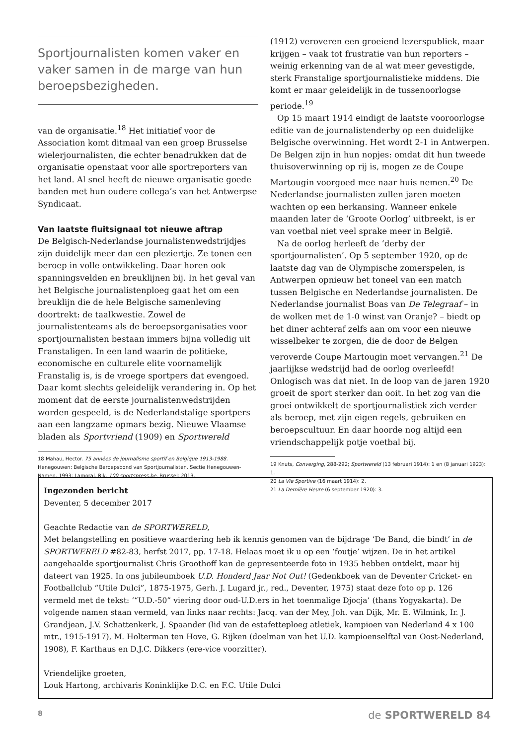Sportjournalisten komen vaker en vaker samen in de marge van hun beroepsbezigheden.
van de organisatie.<sup>18</sup> Het initiatief voor de Association komt ditmaal van een groep Brusselse wielerjournalisten, die echter benadrukken dat de organisatie openstaat voor alle sportreporters van het land. Al snel heeft de nieuwe organisatie goede banden met hun oudere collega’s van het Antwerpse Syndicaat.
Van laatste fluitsignaal tot nieuwe aftrap
De Belgisch-Nederlandse journalistenwedstrijdjes zijn duidelijk meer dan een pleziertje. Ze tonen een beroep in volle ontwikkeling. Daar horen ook spanningsvelden en breuklijnen bij. In het geval van het Belgische journalistenploeg gaat het om een breuklijn die de hele Belgische samenleving doortrekt: de taalkwestie. Zowel de journalistenteams als de beroepsorganisaties voor sportjournalisten bestaan immers bijna volledig uit Franstaligen. In een land waarin de politieke, economische en culturele elite voornamelijk Franstalig is, is de vroege sportpers dat evengoed. Daar komt slechts geleidelijk verandering in. Op het moment dat de eerste journalistenwedstrijden worden gespeeld, is de Nederlandstalige sportpers aan een langzame opmars bezig. Nieuwe Vlaamse bladen als Sportvriend (1909) en Sportwereld
18 Mahau, Hector. 75 années de journalisme sportif en Belgique 1913-1988. Henegouwen: Belgische Beroepsbond van Sportjournalisten. Sectie Henegouwen-Namen, 1993; Lamoral, Rik. 100 sportspress.be. Brussel: 2013.
(1912) veroveren een groeiend lezerspubliek, maar krijgen – vaak tot frustratie van hun reporters – weinig erkenning van de al wat meer gevestigde, sterk Franstalige sportjournalistieke middens. Die komt er maar geleidelijk in de tussenoorlogse periode.<sup>19</sup>
Op 15 maart 1914 eindigt de laatste vooroorlogse editie van de journalistenderby op een duidelijke Belgische overwinning. Het wordt 2-1 in Antwerpen. De Belgen zijn in hun nopjes: omdat dit hun tweede thuisoverwinning op rij is, mogen ze de Coupe Martougin voorgoed mee naar huis nemen.<sup>20</sup> De Nederlandse journalisten zullen jaren moeten wachten op een herkansing. Wanneer enkele maanden later de ‘Groote Oorlog’ uitbreekt, is er van voetbal niet veel sprake meer in België.
Na de oorlog herleeft de ‘derby der sportjournalisten’. Op 5 september 1920, op de laatste dag van de Olympische zomerspelen, is Antwerpen opnieuw het toneel van een match tussen Belgische en Nederlandse journalisten. De Nederlandse journalist Boas van De Telegraaf – in de wolken met de 1-0 winst van Oranje? – biedt op het diner achteraf zelfs aan om voor een nieuwe wisselbeker te zorgen, die de door de Belgen veroverde Coupe Martougin moet vervangen.<sup>21</sup> De jaarlijkse wedstrijd had de oorlog overleefd! Onlogisch was dat niet. In de loop van de jaren 1920 groeit de sport sterker dan ooit. In het zog van die groei ontwikkelt de sportjournalistiek zich verder als beroep, met zijn eigen regels, gebruiken en beroepscultuur. En daar hoorde nog altijd een vriendschappelijk potje voetbal bij.
19 Knuts, Converging, 288-292; Sportwereld (13 februari 1914): 1 en (8 januari 1923): 1.
20 La Vie Sportive (16 maart 1914): 2.
21 La Dernière Heure (6 september 1920): 3.
Ingezonden bericht
Deventer, 5 december 2017
Geachte Redactie van de SPORTWERELD,
Met belangstelling en positieve waardering heb ik kennis genomen van de bijdrage ‘De Band, die bindt’ in de SPORTWERELD #82-83, herfst 2017, pp. 17-18. Helaas moet ik u op een ‘foutje’ wijzen. De in het artikel aangehaalde sportjournalist Chris Groothoff kan de gepresenteerde foto in 1935 hebben ontdekt, maar hij dateert van 1925. In ons jubileumboek U.D. Honderd Jaar Not Out! (Gedenkboek van de Deventer Cricket- en Footballclub “Utile Dulci”, 1875-1975, Gerh. J. Lugard jr., red., Deventer, 1975) staat deze foto op p. 126 vermeld met de tekst: ‘“U.D.-50” viering door oud-U.D.ers in het toenmalige Djocja’ (thans Yogyakarta). De volgende namen staan vermeld, van links naar rechts: Jacq. van der Mey, Joh. van Dijk, Mr. E. Wilmink, Ir. J. Grandjean, J.V. Schattenkerk, J. Spaander (lid van de estafetteploeg atletiek, kampioen van Nederland 4 x 100 mtr., 1915-1917), M. Holterman ten Hove, G. Rijken (doelman van het U.D. kampioenselftal van Oost-Nederland, 1908), F. Karthaus en D.J.C. Dikkers (ere-vice voorzitter).
Vriendelijke groeten,
Louk Hartong, archivaris Koninklijke D.C. en F.C. Utile Dulci
8 de SPORTWERELD 84